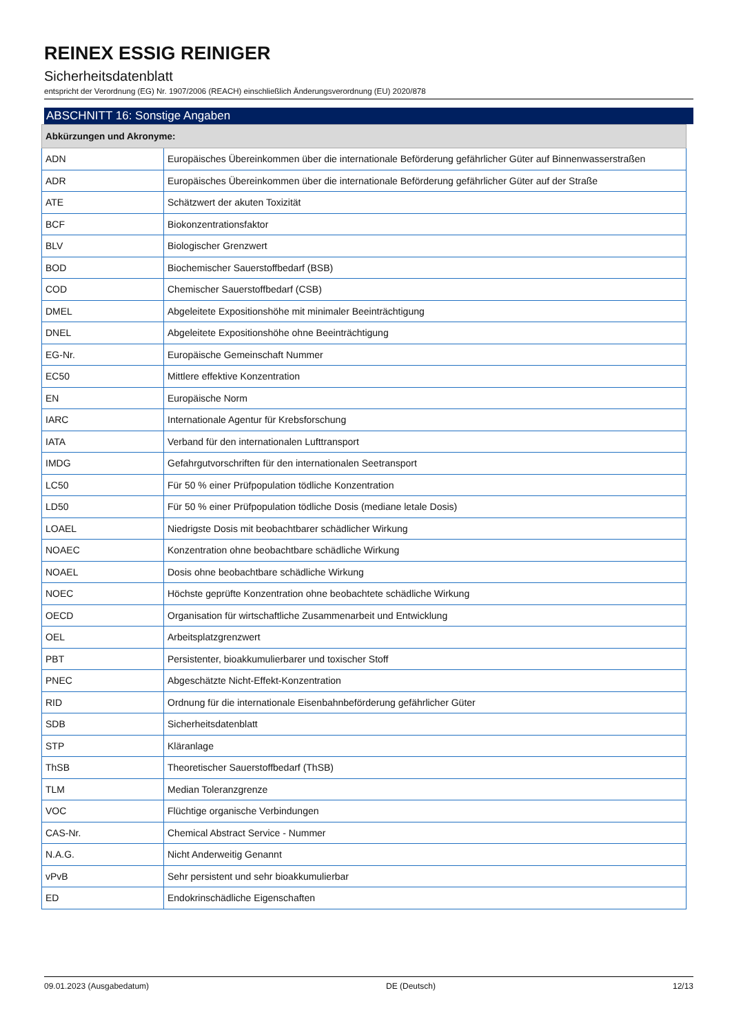REINEX ESSIG REINIGER
Sicherheitsdatenblatt
entspricht der Verordnung (EG) Nr. 1907/2006 (REACH) einschließlich Änderungsverordnung (EU) 2020/878
ABSCHNITT 16: Sonstige Angaben
| Abkürzungen und Akronyme: | |
| --- | --- |
| ADN | Europäisches Übereinkommen über die internationale Beförderung gefährlicher Güter auf Binnenwasserstraßen |
| ADR | Europäisches Übereinkommen über die internationale Beförderung gefährlicher Güter auf der Straße |
| ATE | Schätzwert der akuten Toxizität |
| BCF | Biokonzentrationsfaktor |
| BLV | Biologischer Grenzwert |
| BOD | Biochemischer Sauerstoffbedarf (BSB) |
| COD | Chemischer Sauerstoffbedarf (CSB) |
| DMEL | Abgeleitete Expositionshöhe mit minimaler Beeinträchtigung |
| DNEL | Abgeleitete Expositionshöhe ohne Beeinträchtigung |
| EG-Nr. | Europäische Gemeinschaft Nummer |
| EC50 | Mittlere effektive Konzentration |
| EN | Europäische Norm |
| IARC | Internationale Agentur für Krebsforschung |
| IATA | Verband für den internationalen Lufttransport |
| IMDG | Gefahrgutvorschriften für den internationalen Seetransport |
| LC50 | Für 50 % einer Prüfpopulation tödliche Konzentration |
| LD50 | Für 50 % einer Prüfpopulation tödliche Dosis (mediane letale Dosis) |
| LOAEL | Niedrigste Dosis mit beobachtbarer schädlicher Wirkung |
| NOAEC | Konzentration ohne beobachtbare schädliche Wirkung |
| NOAEL | Dosis ohne beobachtbare schädliche Wirkung |
| NOEC | Höchste geprüfte Konzentration ohne beobachtete schädliche Wirkung |
| OECD | Organisation für wirtschaftliche Zusammenarbeit und Entwicklung |
| OEL | Arbeitsplatzgrenzwert |
| PBT | Persistenter, bioakkumulierbarer und toxischer Stoff |
| PNEC | Abgeschätzte Nicht-Effekt-Konzentration |
| RID | Ordnung für die internationale Eisenbahnbeförderung gefährlicher Güter |
| SDB | Sicherheitsdatenblatt |
| STP | Kläranlage |
| ThSB | Theoretischer Sauerstoffbedarf (ThSB) |
| TLM | Median Toleranzgrenze |
| VOC | Flüchtige organische Verbindungen |
| CAS-Nr. | Chemical Abstract Service - Nummer |
| N.A.G. | Nicht Anderweitig Genannt |
| vPvB | Sehr persistent und sehr bioakkumulierbar |
| ED | Endokrinschädliche Eigenschaften |
09.01.2023 (Ausgabedatum) DE (Deutsch) 12/13